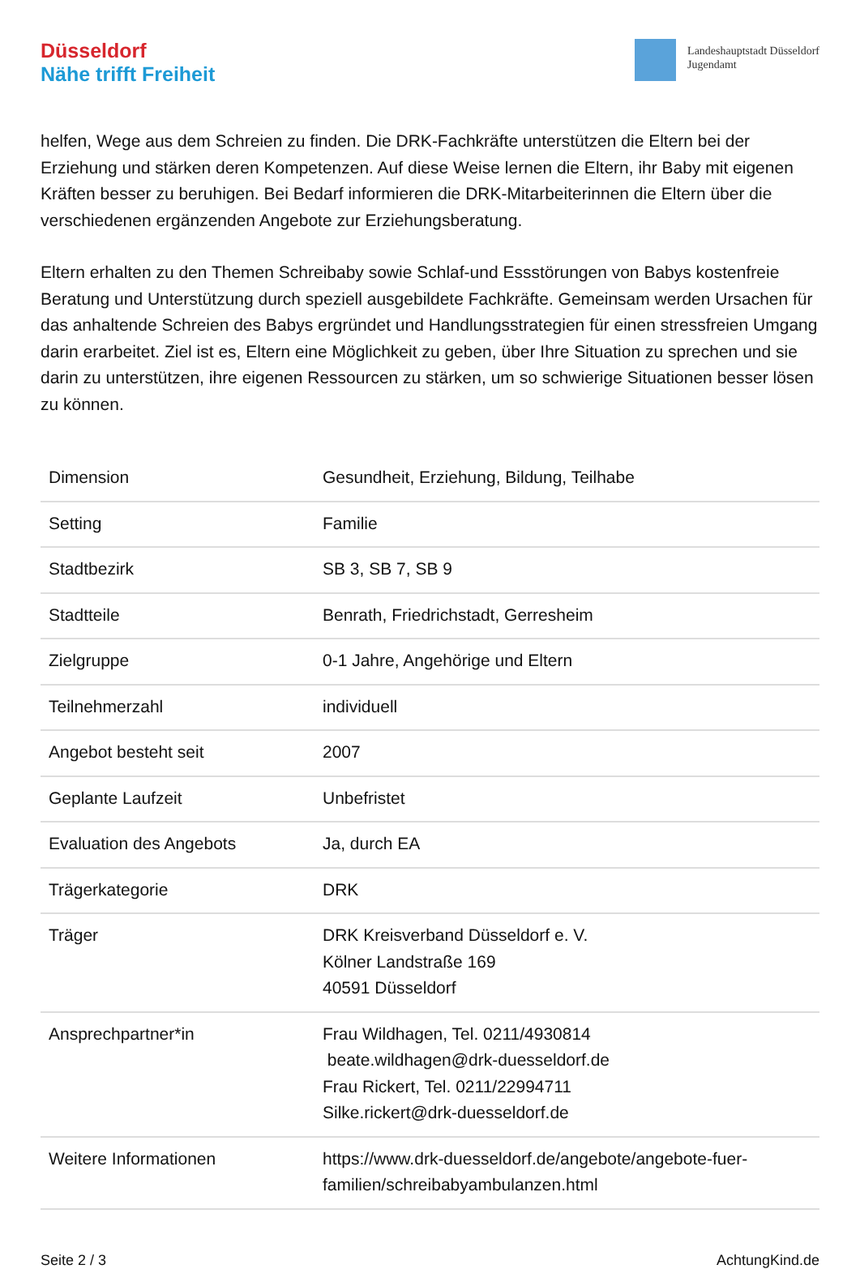Düsseldorf
Nähe trifft Freiheit
Landeshauptstadt Düsseldorf
Jugendamt
helfen, Wege aus dem Schreien zu finden. Die DRK-Fachkräfte unterstützen die Eltern bei der Erziehung und stärken deren Kompetenzen. Auf diese Weise lernen die Eltern, ihr Baby mit eigenen Kräften besser zu beruhigen. Bei Bedarf informieren die DRK-Mitarbeiterinnen die Eltern über die verschiedenen ergänzenden Angebote zur Erziehungsberatung.
Eltern erhalten zu den Themen Schreibaby sowie Schlaf-und Essstörungen von Babys kostenfreie Beratung und Unterstützung durch speziell ausgebildete Fachkräfte. Gemeinsam werden Ursachen für das anhaltende Schreien des Babys ergründet und Handlungsstrategien für einen stressfreien Umgang darin erarbeitet. Ziel ist es, Eltern eine Möglichkeit zu geben, über Ihre Situation zu sprechen und sie darin zu unterstützen, ihre eigenen Ressourcen zu stärken, um so schwierige Situationen besser lösen zu können.
| Dimension | Gesundheit, Erziehung, Bildung, Teilhabe |
| Setting | Familie |
| Stadtbezirk | SB 3, SB 7, SB 9 |
| Stadtteile | Benrath, Friedrichstadt, Gerresheim |
| Zielgruppe | 0-1 Jahre, Angehörige und Eltern |
| Teilnehmerzahl | individuell |
| Angebot besteht seit | 2007 |
| Geplante Laufzeit | Unbefristet |
| Evaluation des Angebots | Ja, durch EA |
| Trägerkategorie | DRK |
| Träger | DRK Kreisverband Düsseldorf e. V. Kölner Landstraße 169 40591 Düsseldorf |
| Ansprechpartner*in | Frau Wildhagen, Tel. 0211/4930814 beate.wildhagen@drk-duesseldorf.de Frau Rickert, Tel. 0211/22994711 Silke.rickert@drk-duesseldorf.de |
| Weitere Informationen | https://www.drk-duesseldorf.de/angebote/angebote-fuer-familien/schreibabyambulanzen.html |
Seite 2 / 3 AchtungKind.de